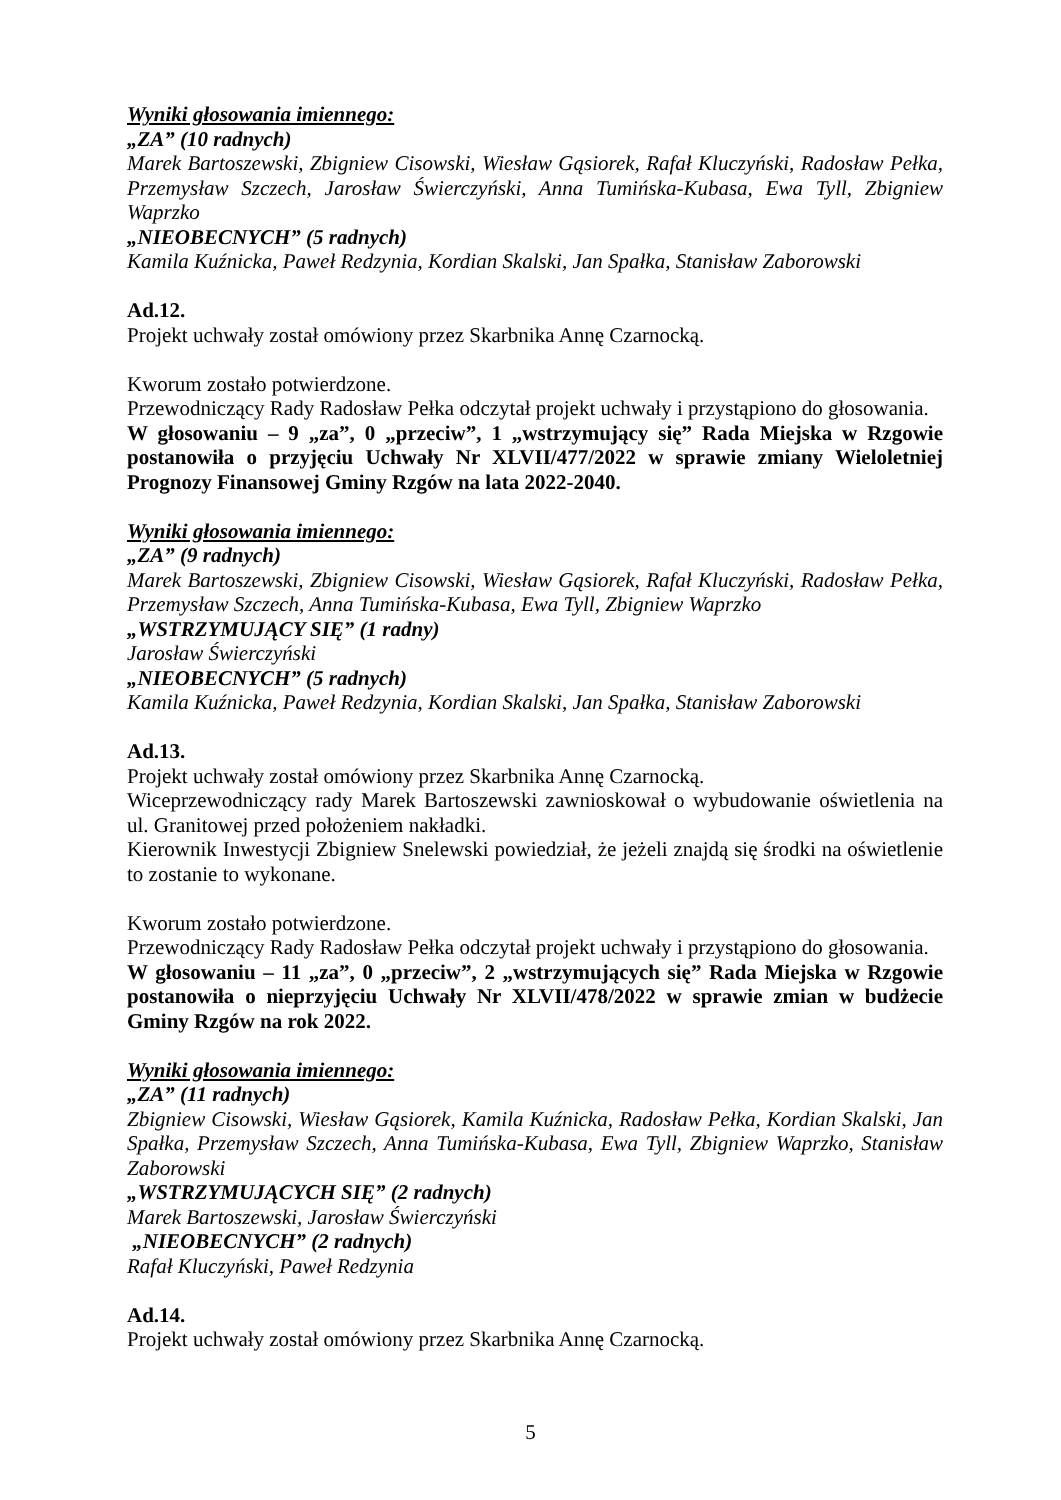Wyniki głosowania imiennego:
„ZA” (10 radnych)
Marek Bartoszewski, Zbigniew Cisowski, Wiesław Gąsiorek, Rafał Kluczyński, Radosław Pełka, Przemysław Szczech, Jarosław Świerczyński, Anna Tumińska-Kubasa, Ewa Tyll, Zbigniew Waprzko
„NIEOBECNYCH” (5 radnych)
Kamila Kuźnicka, Paweł Redzynia, Kordian Skalski, Jan Spałka, Stanisław Zaborowski
Ad.12.
Projekt uchwały został omówiony przez Skarbnika Annę Czarnocką.
Kworum zostało potwierdzone.
Przewodniczący Rady Radosław Pełka odczytał projekt uchwały i przystąpiono do głosowania.
W głosowaniu – 9 „za”, 0 „przeciw”, 1 „wstrzymujący się” Rada Miejska w Rzgowie postanowiła o przyjęciu Uchwały Nr XLVII/477/2022 w sprawie zmiany Wieloletniej Prognozy Finansowej Gminy Rzgów na lata 2022-2040.
Wyniki głosowania imiennego:
„ZA” (9 radnych)
Marek Bartoszewski, Zbigniew Cisowski, Wiesław Gąsiorek, Rafał Kluczyński, Radosław Pełka, Przemysław Szczech, Anna Tumińska-Kubasa, Ewa Tyll, Zbigniew Waprzko
„WSTRZYMUJĄCY SIĘ” (1 radny)
Jarosław Świerczyński
„NIEOBECNYCH” (5 radnych)
Kamila Kuźnicka, Paweł Redzynia, Kordian Skalski, Jan Spałka, Stanisław Zaborowski
Ad.13.
Projekt uchwały został omówiony przez Skarbnika Annę Czarnocką.
Wiceprzewodniczący rady Marek Bartoszewski zawnioskował o wybudowanie oświetlenia na ul. Granitowej przed położeniem nakładki.
Kierownik Inwestycji Zbigniew Snelewski powiedział, że jeżeli znajdą się środki na oświetlenie to zostanie to wykonane.
Kworum zostało potwierdzone.
Przewodniczący Rady Radosław Pełka odczytał projekt uchwały i przystąpiono do głosowania.
W głosowaniu – 11 „za”, 0 „przeciw”, 2 „wstrzymujących się” Rada Miejska w Rzgowie postanowiła o nieprzyjęciu Uchwały Nr XLVII/478/2022 w sprawie zmian w budżecie Gminy Rzgów na rok 2022.
Wyniki głosowania imiennego:
„ZA” (11 radnych)
Zbigniew Cisowski, Wiesław Gąsiorek, Kamila Kuźnicka, Radosław Pełka, Kordian Skalski, Jan Spałka, Przemysław Szczech, Anna Tumińska-Kubasa, Ewa Tyll, Zbigniew Waprzko, Stanisław Zaborowski
„WSTRZYMUJĄCYCH SIĘ” (2 radnych)
Marek Bartoszewski, Jarosław Świerczyński
„NIEOBECNYCH” (2 radnych)
Rafał Kluczyński, Paweł Redzynia
Ad.14.
Projekt uchwały został omówiony przez Skarbnika Annę Czarnocką.
5